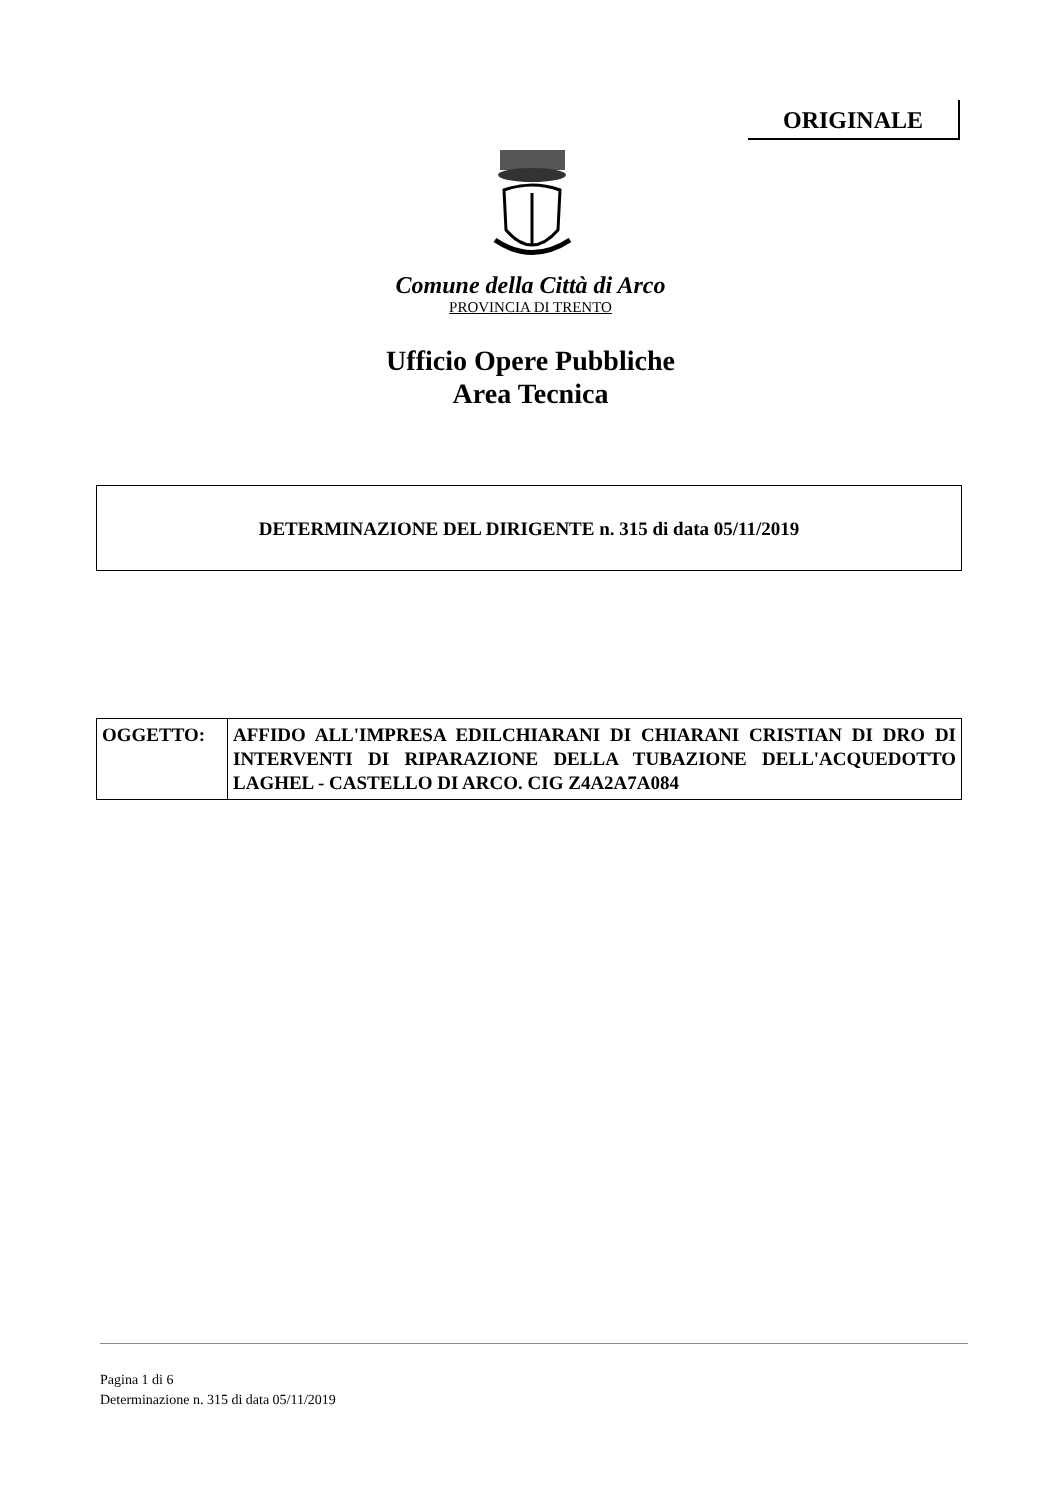ORIGINALE
Comune della Città di Arco
PROVINCIA DI TRENTO
Ufficio Opere Pubbliche
Area Tecnica
DETERMINAZIONE DEL DIRIGENTE n. 315 di data 05/11/2019
| OGGETTO: | AFFIDO ALL'IMPRESA EDILCHIARANI DI CHIARANI CRISTIAN DI DRO DI INTERVENTI DI RIPARAZIONE DELLA TUBAZIONE DELL'ACQUEDOTTO LAGHEL - CASTELLO DI ARCO. CIG Z4A2A7A084 |
Pagina 1 di 6
Determinazione n. 315 di data 05/11/2019